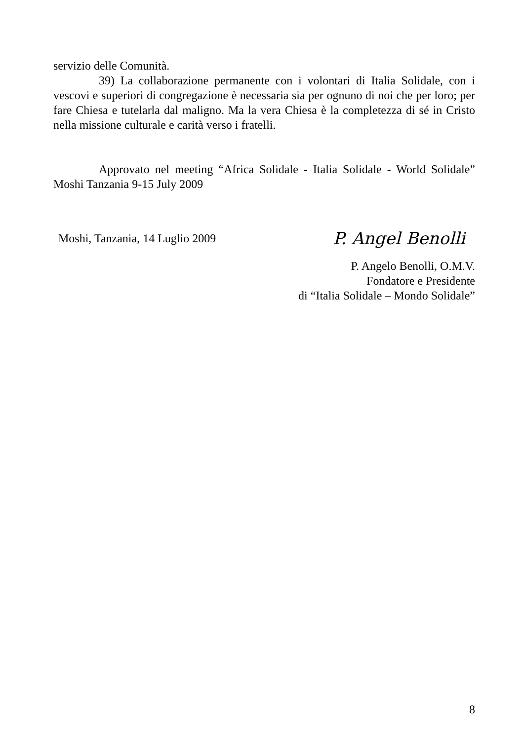servizio delle Comunità.
39) La collaborazione permanente con i volontari di Italia Solidale, con i vescovi e superiori di congregazione è necessaria sia per ognuno di noi che per loro; per fare Chiesa e tutelarla dal maligno. Ma la vera Chiesa è la completezza di sé in Cristo nella missione culturale e carità verso i fratelli.
Approvato nel meeting “Africa Solidale - Italia Solidale - World Solidale” Moshi Tanzania 9-15 July 2009
Moshi, Tanzania, 14 Luglio 2009
P. Angel Benolli
P. Angelo Benolli, O.M.V.
Fondatore e Presidente
di “Italia Solidale – Mondo Solidale”
8